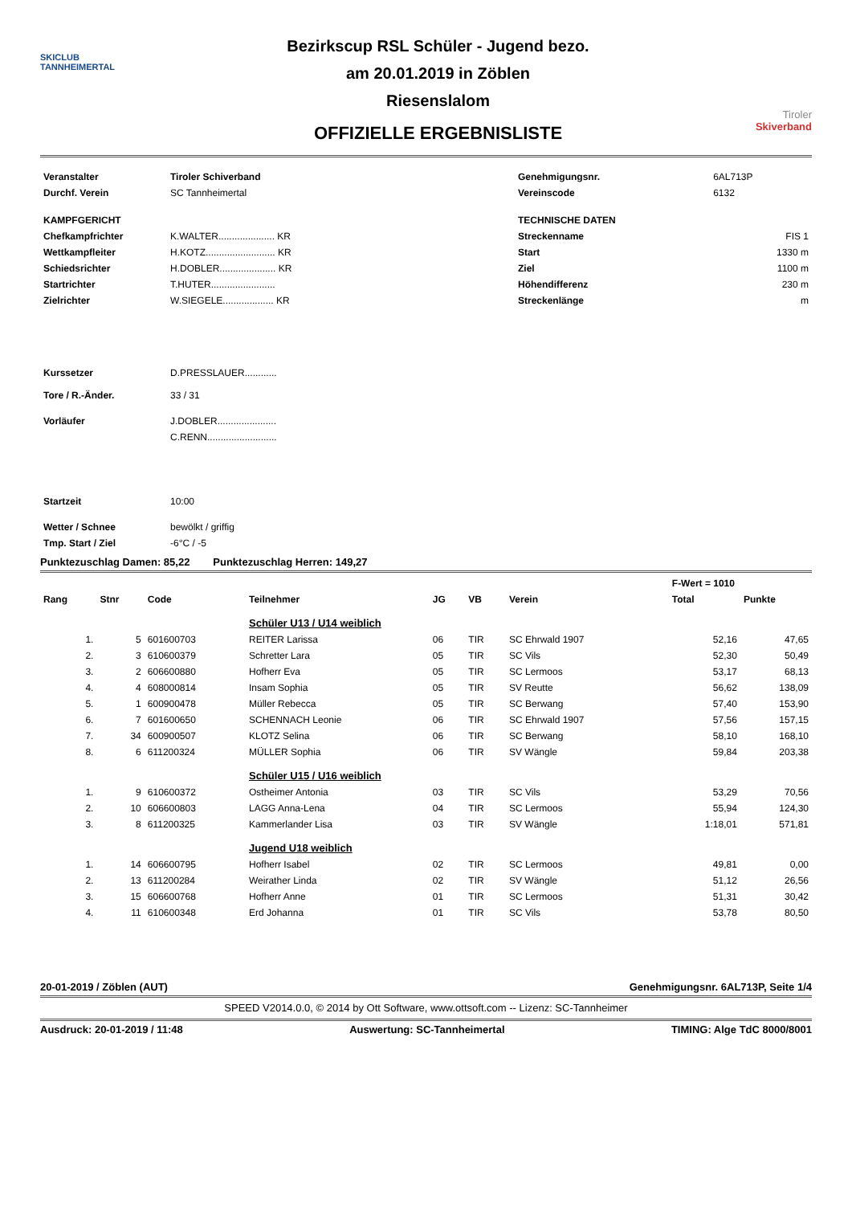SKICLUB
TANNHEIMERTAL
Bezirkscup RSL Schüler - Jugend bezo.
am 20.01.2019 in Zöblen
Riesenslalom
OFFIZIELLE ERGEBNISLISTE
Tiroler
Skiverband
| Veranstalter | Tiroler Schiverband |
| Durchf. Verein | SC Tannheimertal |
| KAMPFGERICHT | |
| Chefkampfrichter | K.WALTER..................... KR |
| Wettkampfleiter | H.KOTZ.......................... KR |
| Schiedsrichter | H.DOBLER..................... KR |
| Startrichter | T.HUTER........................ |
| Zielrichter | W.SIEGELE................... KR |
| Kurssetzer | D.PRESSLAUER............ |
| Tore / R.-Änder. | 33 / 31 |
| Vorläufer | J.DOBLER...................... C.RENN.......................... |
| Startzeit | 10:00 |
| Wetter / Schnee | bewölkt / griffig |
| Tmp. Start / Ziel | -6°C / -5 |
| Genehmigungsnr. | 6AL713P |
| Vereinscode | 6132 |
| TECHNISCHE DATEN | |
| Streckenname | FIS 1 |
| Start | 1330 m |
| Ziel | 1100 m |
| Höhendifferenz | 230 m |
| Streckenlänge | m |
Punktezuschlag Damen: 85,22 Punktezuschlag Herren: 149,27
| | | | | | | | | F-Wert = 1010 | |
| --- | --- | --- | --- | --- | --- | --- | --- | --- | --- |
| Rang | Stnr | Code | Teilnehmer | JG | VB | Verein | | Total | Punkte |
| | | | Schüler U13 / U14 weiblich | | | | | | |
| 1. | 5 | 601600703 | REITER Larissa | 06 | TIR | SC Ehrwald 1907 | | 52,16 | 47,65 |
| 2. | 3 | 610600379 | Schretter Lara | 05 | TIR | SC Vils | | 52,30 | 50,49 |
| 3. | 2 | 606600880 | Hofherr Eva | 05 | TIR | SC Lermoos | | 53,17 | 68,13 |
| 4. | 4 | 608000814 | Insam Sophia | 05 | TIR | SV Reutte | | 56,62 | 138,09 |
| 5. | 1 | 600900478 | Müller Rebecca | 05 | TIR | SC Berwang | | 57,40 | 153,90 |
| 6. | 7 | 601600650 | SCHENNACH Leonie | 06 | TIR | SC Ehrwald 1907 | | 57,56 | 157,15 |
| 7. | 34 | 600900507 | KLOTZ Selina | 06 | TIR | SC Berwang | | 58,10 | 168,10 |
| 8. | 6 | 611200324 | MÜLLER Sophia | 06 | TIR | SV Wängle | | 59,84 | 203,38 |
| | | | Schüler U15 / U16 weiblich | | | | | | |
| 1. | 9 | 610600372 | Ostheimer Antonia | 03 | TIR | SC Vils | | 53,29 | 70,56 |
| 2. | 10 | 606600803 | LAGG Anna-Lena | 04 | TIR | SC Lermoos | | 55,94 | 124,30 |
| 3. | 8 | 611200325 | Kammerlander Lisa | 03 | TIR | SV Wängle | | 1:18,01 | 571,81 |
| | | | Jugend U18 weiblich | | | | | | |
| 1. | 14 | 606600795 | Hofherr Isabel | 02 | TIR | SC Lermoos | | 49,81 | 0,00 |
| 2. | 13 | 611200284 | Weirather Linda | 02 | TIR | SV Wängle | | 51,12 | 26,56 |
| 3. | 15 | 606600768 | Hofherr Anne | 01 | TIR | SC Lermoos | | 51,31 | 30,42 |
| 4. | 11 | 610600348 | Erd Johanna | 01 | TIR | SC Vils | | 53,78 | 80,50 |
20-01-2019 / Zöblen (AUT) Genehmigungsnr. 6AL713P, Seite 1/4
SPEED V2014.0.0, © 2014 by Ott Software, www.ottsoft.com -- Lizenz: SC-Tannheimer
Ausdruck: 20-01-2019 / 11:48 Auswertung: SC-Tannheimertal TIMING: Alge TdC 8000/8001